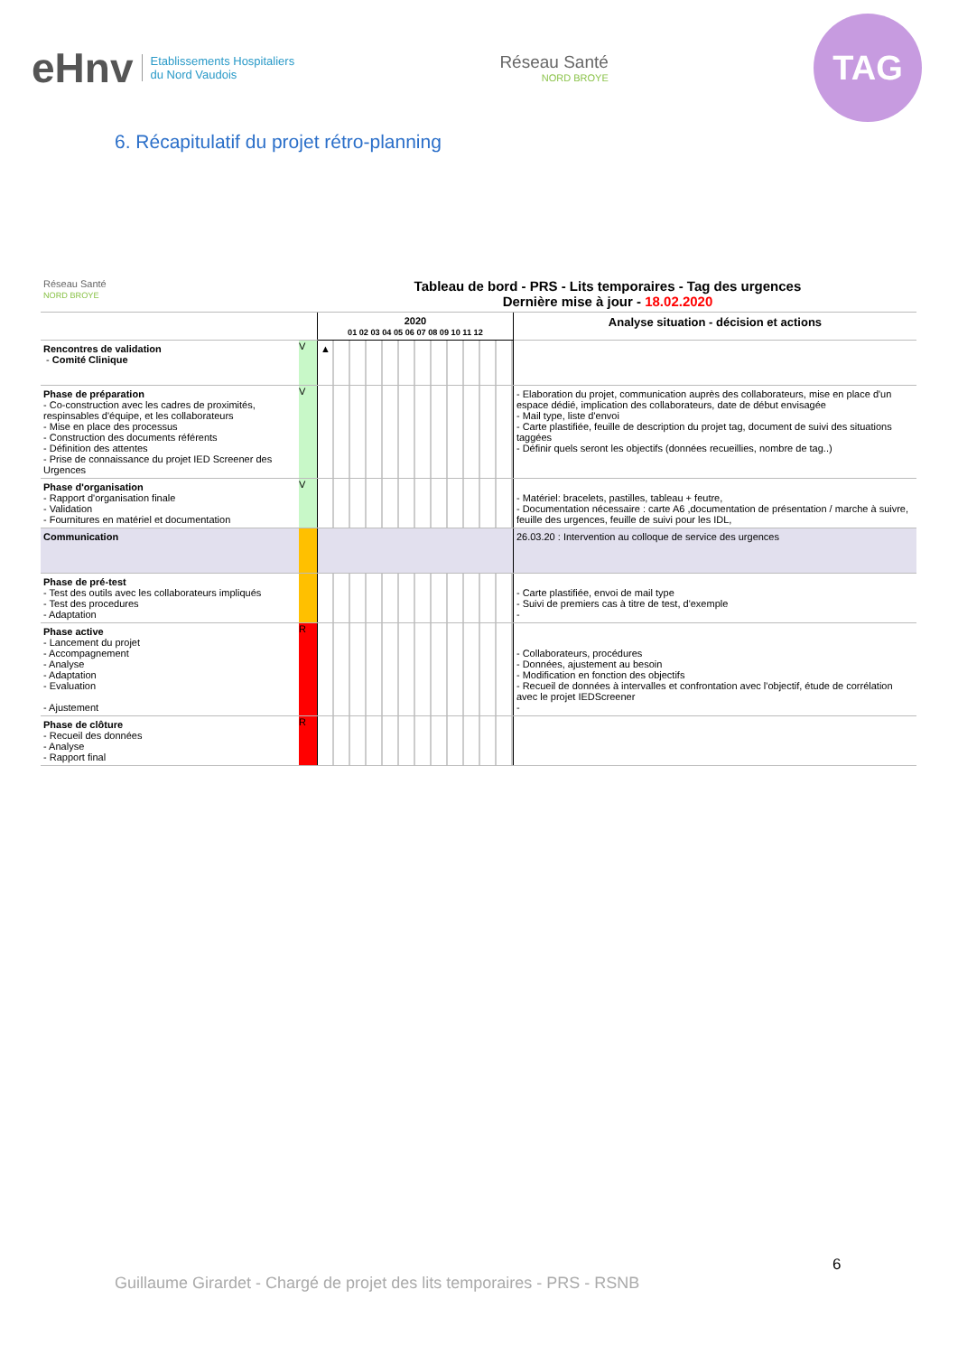eHnv Etablissements Hospitaliers
du Nord Vaudois
Réseau Santé
NORD BROYE
TAG
6. Récapitulatif du projet rétro-planning
| Réseau Santé NORD BROYE | Tableau de bord - PRS - Lits temporaires - Tag des urgences Dernière mise à jour - 18.02.2020 | | |
| | | 2020 01 02 03 04 05 06 07 08 09 10 11 12 | Analyse situation - décision et actions |
| Rencontres de validation - Comité Clinique | V | ▲ | |
| Phase de préparation - Co-construction avec les cadres de proximités, respinsables d'équipe, et les collaborateurs - Mise en place des processus - Construction des documents référents - Définition des attentes - Prise de connaissance du projet IED Screener des Urgences | V | | - Elaboration du projet, communication auprès des collaborateurs, mise en place d'un espace dédié, implication des collaborateurs, date de début envisagée - Mail type, liste d'envoi - Carte plastifiée, feuille de description du projet tag, document de suivi des situations taggées - Définir quels seront les objectifs (données recueillies, nombre de tag..) |
| Phase d'organisation - Rapport d'organisation finale - Validation - Fournitures en matériel et documentation | V | | - Matériel: bracelets, pastilles, tableau + feutre, - Documentation nécessaire : carte A6 ,documentation de présentation / marche à suivre, feuille des urgences, feuille de suivi pour les IDL, |
| Communication | | | 26.03.20 : Intervention au colloque de service des urgences |
| Phase de pré-test - Test des outils avec les collaborateurs impliqués - Test des procedures - Adaptation | | | - Carte plastifiée, envoi de mail type - Suivi de premiers cas à titre de test, d'exemple - |
| Phase active - Lancement du projet - Accompagnement - Analyse - Adaptation - Evaluation - Ajustement | R | | - Collaborateurs, procédures - Données, ajustement au besoin - Modification en fonction des objectifs - Recueil de données à intervalles et confrontation avec l'objectif, étude de corrélation avec le projet IEDScreener - |
| Phase de clôture - Recueil des données - Analyse - Rapport final | R | | |
6
Guillaume Girardet - Chargé de projet des lits temporaires - PRS - RSNB